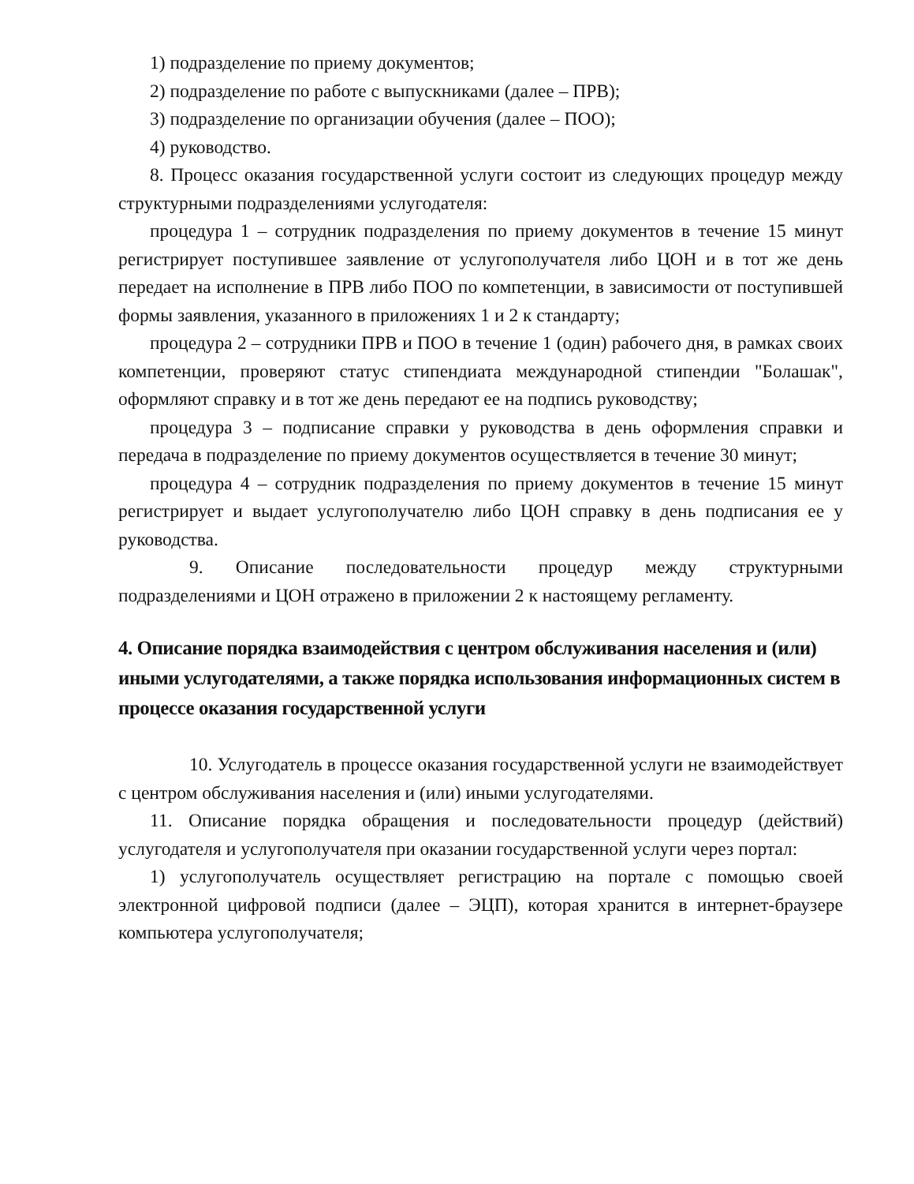1) подразделение по приему документов;
2) подразделение по работе с выпускниками (далее – ПРВ);
3) подразделение по организации обучения (далее – ПОО);
4) руководство.
8. Процесс оказания государственной услуги состоит из следующих процедур между структурными подразделениями услугодателя:
процедура 1 – сотрудник подразделения по приему документов в течение 15 минут регистрирует поступившее заявление от услугополучателя либо ЦОН и в тот же день передает на исполнение в ПРВ либо ПОО по компетенции, в зависимости от поступившей формы заявления, указанного в приложениях 1 и 2 к стандарту;
процедура 2 – сотрудники ПРВ и ПОО в течение 1 (один) рабочего дня, в рамках своих компетенции, проверяют статус стипендиата международной стипендии "Болашак", оформляют справку и в тот же день передают ее на подпись руководству;
процедура 3 – подписание справки у руководства в день оформления справки и передача в подразделение по приему документов осуществляется в течение 30 минут;
процедура 4 – сотрудник подразделения по приему документов в течение 15 минут регистрирует и выдает услугополучателю либо ЦОН справку в день подписания ее у руководства.
9. Описание последовательности процедур между структурными подразделениями и ЦОН отражено в приложении 2 к настоящему регламенту.
4. Описание порядка взаимодействия с центром обслуживания населения и (или) иными услугодателями, а также порядка использования информационных систем в процессе оказания государственной услуги
10. Услугодатель в процессе оказания государственной услуги не взаимодействует с центром обслуживания населения и (или) иными услугодателями.
11. Описание порядка обращения и последовательности процедур (действий) услугодателя и услугополучателя при оказании государственной услуги через портал:
1) услугополучатель осуществляет регистрацию на портале с помощью своей электронной цифровой подписи (далее – ЭЦП), которая хранится в интернет-браузере компьютера услугополучателя;